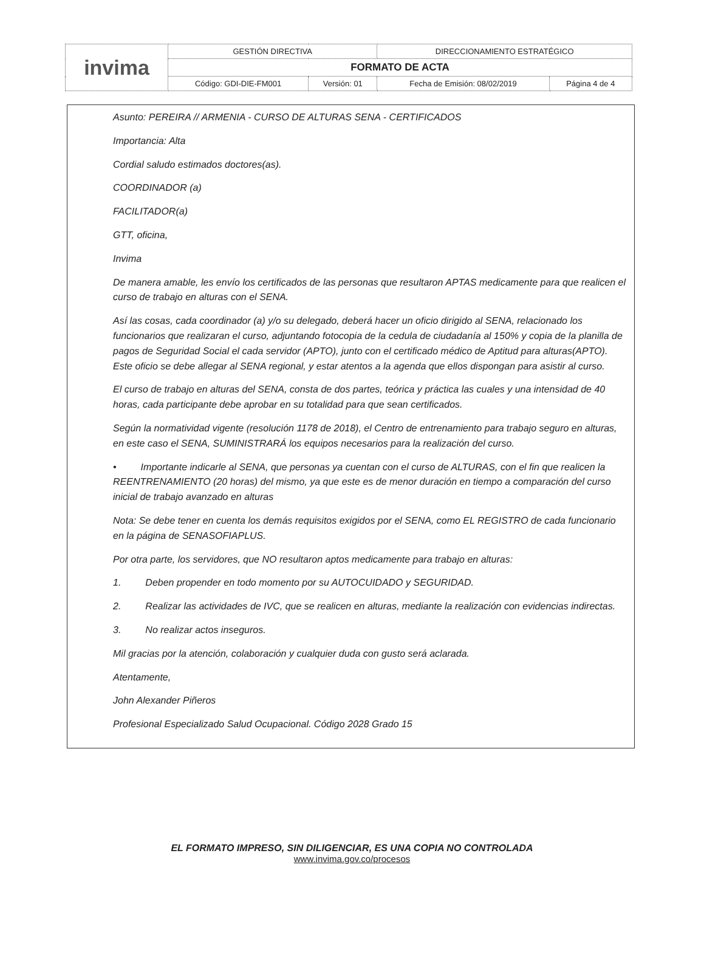| invima | GESTIÓN DIRECTIVA | | DIRECCIONAMIENTO ESTRATÉGICO | |
| | FORMATO DE ACTA | | | |
| | Código: GDI-DIE-FM001 | Versión: 01 | Fecha de Emisión: 08/02/2019 | Página 4 de 4 |
Asunto: PEREIRA // ARMENIA - CURSO DE ALTURAS SENA - CERTIFICADOS
Importancia: Alta
Cordial saludo estimados doctores(as).
COORDINADOR (a)
FACILITADOR(a)
GTT, oficina,
Invima
De manera amable, les envío los certificados de las personas que resultaron APTAS medicamente para que realicen el curso de trabajo en alturas con el SENA.
Así las cosas, cada coordinador (a) y/o su delegado, deberá hacer un oficio dirigido al SENA, relacionado los funcionarios que realizaran el curso, adjuntando fotocopia de la cedula de ciudadanía al 150% y copia de la planilla de pagos de Seguridad Social el cada servidor (APTO), junto con el certificado médico de Aptitud para alturas(APTO). Este oficio se debe allegar al SENA regional, y estar atentos a la agenda que ellos dispongan para asistir al curso.
El curso de trabajo en alturas del SENA, consta de dos partes, teórica y práctica las cuales y una intensidad de 40 horas, cada participante debe aprobar en su totalidad para que sean certificados.
Según la normatividad vigente (resolución 1178 de 2018), el Centro de entrenamiento para trabajo seguro en alturas, en este caso el SENA, SUMINISTRARÁ los equipos necesarios para la realización del curso.
• Importante indicarle al SENA, que personas ya cuentan con el curso de ALTURAS, con el fin que realicen la REENTRENAMIENTO (20 horas) del mismo, ya que este es de menor duración en tiempo a comparación del curso inicial de trabajo avanzado en alturas
Nota: Se debe tener en cuenta los demás requisitos exigidos por el SENA, como EL REGISTRO de cada funcionario en la página de SENASOFIAPLUS.
Por otra parte, los servidores, que NO resultaron aptos medicamente para trabajo en alturas:
1. Deben propender en todo momento por su AUTOCUIDADO y SEGURIDAD.
2. Realizar las actividades de IVC, que se realicen en alturas, mediante la realización con evidencias indirectas.
3. No realizar actos inseguros.
Mil gracias por la atención, colaboración y cualquier duda con gusto será aclarada.
Atentamente,
John Alexander Piñeros
Profesional Especializado Salud Ocupacional. Código 2028 Grado 15
EL FORMATO IMPRESO, SIN DILIGENCIAR, ES UNA COPIA NO CONTROLADA
www.invima.gov.co/procesos